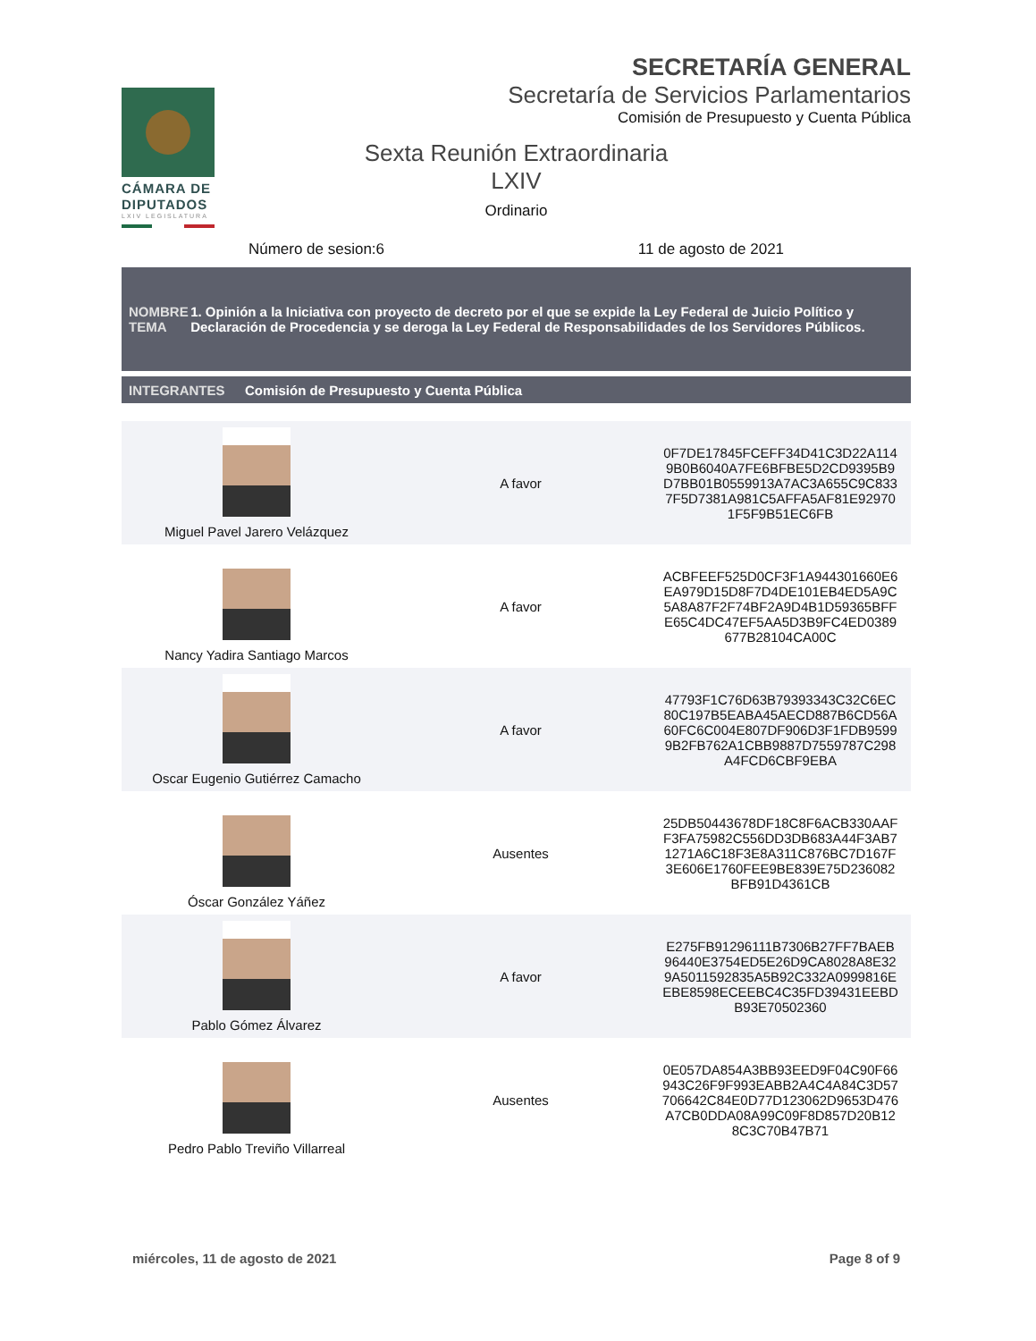CÁMARA DE DIPUTADOS
LXIV LEGISLATURA
SECRETARÍA GENERAL
Secretaría de Servicios Parlamentarios
Comisión de Presupuesto y Cuenta Pública
Sexta Reunión Extraordinaria
LXIV
Ordinario
Número de sesion:6 11 de agosto de 2021
NOMBRE TEMA
1. Opinión a la Iniciativa con proyecto de decreto por el que se expide la Ley Federal de Juicio Político y Declaración de Procedencia y se deroga la Ley Federal de Responsabilidades de los Servidores Públicos.
INTEGRANTES
Comisión de Presupuesto y Cuenta Pública
| Miguel Pavel Jarero Velázquez | A favor | 0F7DE17845FCEFF34D41C3D22A114 9B0B6040A7FE6BFBE5D2CD9395B9 D7BB01B0559913A7AC3A655C9C833 7F5D7381A981C5AFFA5AF81E92970 1F5F9B51EC6FB |
| Nancy Yadira Santiago Marcos | A favor | ACBFEEF525D0CF3F1A944301660E6 EA979D15D8F7D4DE101EB4ED5A9C 5A8A87F2F74BF2A9D4B1D59365BFF E65C4DC47EF5AA5D3B9FC4ED0389 677B28104CA00C |
| Oscar Eugenio Gutiérrez Camacho | A favor | 47793F1C76D63B79393343C32C6EC 80C197B5EABA45AECD887B6CD56A 60FC6C004E807DF906D3F1FDB9599 9B2FB762A1CBB9887D7559787C298 A4FCD6CBF9EBA |
| Óscar González Yáñez | Ausentes | 25DB50443678DF18C8F6ACB330AAF F3FA75982C556DD3DB683A44F3AB7 1271A6C18F3E8A311C876BC7D167F 3E606E1760FEE9BE839E75D236082 BFB91D4361CB |
| Pablo Gómez Álvarez | A favor | E275FB91296111B7306B27FF7BAEB 96440E3754ED5E26D9CA8028A8E32 9A5011592835A5B92C332A0999816E EBE8598ECEEBC4C35FD39431EEBD B93E70502360 |
| Pedro Pablo Treviño Villarreal | Ausentes | 0E057DA854A3BB93EED9F04C90F66 943C26F9F993EABB2A4C4A84C3D57 706642C84E0D77D123062D9653D476 A7CB0DDA08A99C09F8D857D20B12 8C3C70B47B71 |
miércoles, 11 de agosto de 2021 Page 8 of 9